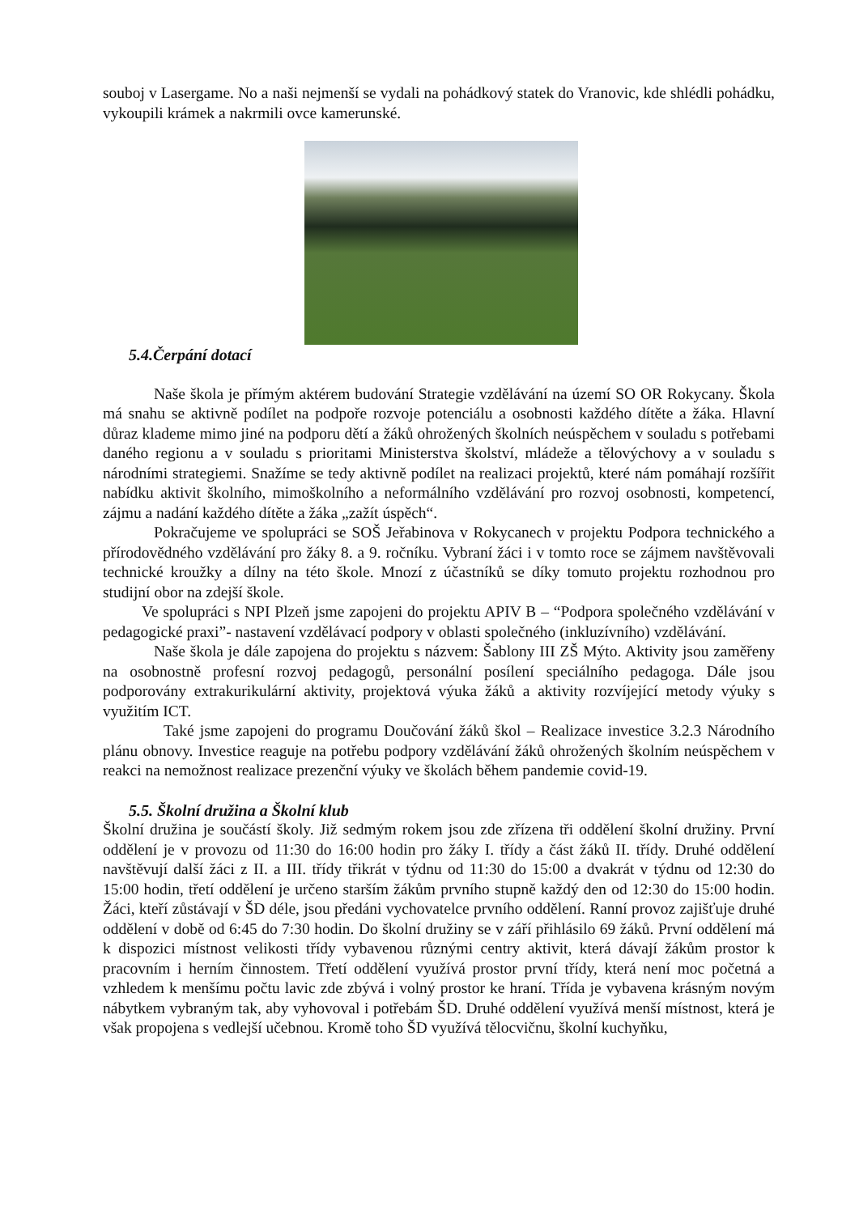souboj v Lasergame. No a naši nejmenší se vydali na pohádkový statek do Vranovic, kde shlédli pohádku, vykoupili krámek a nakrmili ovce kamerunské.
5.4.Čerpání dotací
Naše škola je přímým aktérem budování Strategie vzdělávání na území SO OR Rokycany. Škola má snahu se aktivně podílet na podpoře rozvoje potenciálu a osobnosti každého dítěte a žáka. Hlavní důraz klademe mimo jiné na podporu dětí a žáků ohrožených školních neúspěchem v souladu s potřebami daného regionu a v souladu s prioritami Ministerstva školství, mládeže a tělovýchovy a v souladu s národními strategiemi. Snažíme se tedy aktivně podílet na realizaci projektů, které nám pomáhají rozšířit nabídku aktivit školního, mimoškolního a neformálního vzdělávání pro rozvoj osobnosti, kompetencí, zájmu a nadání každého dítěte a žáka „zažít úspěch“.
Pokračujeme ve spolupráci se SOŠ Jeřabinova v Rokycanech v projektu Podpora technického a přírodovědného vzdělávání pro žáky 8. a 9. ročníku. Vybraní žáci i v tomto roce se zájmem navštěvovali technické kroužky a dílny na této škole. Mnozí z účastníků se díky tomuto projektu rozhodnou pro studijní obor na zdejší škole.
Ve spolupráci s NPI Plzeň jsme zapojeni do projektu APIV B – “Podpora společného vzdělávání v pedagogické praxi”- nastavení vzdělávací podpory v oblasti společného (inkluzívního) vzdělávání.
Naše škola je dále zapojena do projektu s názvem: Šablony III ZŠ Mýto. Aktivity jsou zaměřeny na osobnostně profesní rozvoj pedagogů, personální posílení speciálního pedagoga. Dále jsou podporovány extrakurikulární aktivity, projektová výuka žáků a aktivity rozvíjející metody výuky s využitím ICT.
Také jsme zapojeni do programu Doučování žáků škol – Realizace investice 3.2.3 Národního plánu obnovy. Investice reaguje na potřebu podpory vzdělávání žáků ohrožených školním neúspěchem v reakci na nemožnost realizace prezenční výuky ve školách během pandemie covid-19.
5.5. Školní družina a Školní klub
Školní družina je součástí školy. Již sedmým rokem jsou zde zřízena tři oddělení školní družiny. První oddělení je v provozu od 11:30 do 16:00 hodin pro žáky I. třídy a část žáků II. třídy. Druhé oddělení navštěvují další žáci z II. a III. třídy třikrát v týdnu od 11:30 do 15:00 a dvakrát v týdnu od 12:30 do 15:00 hodin, třetí oddělení je určeno starším žákům prvního stupně každý den od 12:30 do 15:00 hodin. Žáci, kteří zůstávají v ŠD déle, jsou předáni vychovatelce prvního oddělení. Ranní provoz zajišťuje druhé oddělení v době od 6:45 do 7:30 hodin. Do školní družiny se v září přihlásilo 69 žáků. První oddělení má k dispozici místnost velikosti třídy vybavenou různými centry aktivit, která dávají žákům prostor k pracovním i herním činnostem. Třetí oddělení využívá prostor první třídy, která není moc početná a vzhledem k menšímu počtu lavic zde zbývá i volný prostor ke hraní. Třída je vybavena krásným novým nábytkem vybraným tak, aby vyhovoval i potřebám ŠD. Druhé oddělení využívá menší místnost, která je však propojena s vedlejší učebnou. Kromě toho ŠD využívá tělocvičnu, školní kuchyňku,